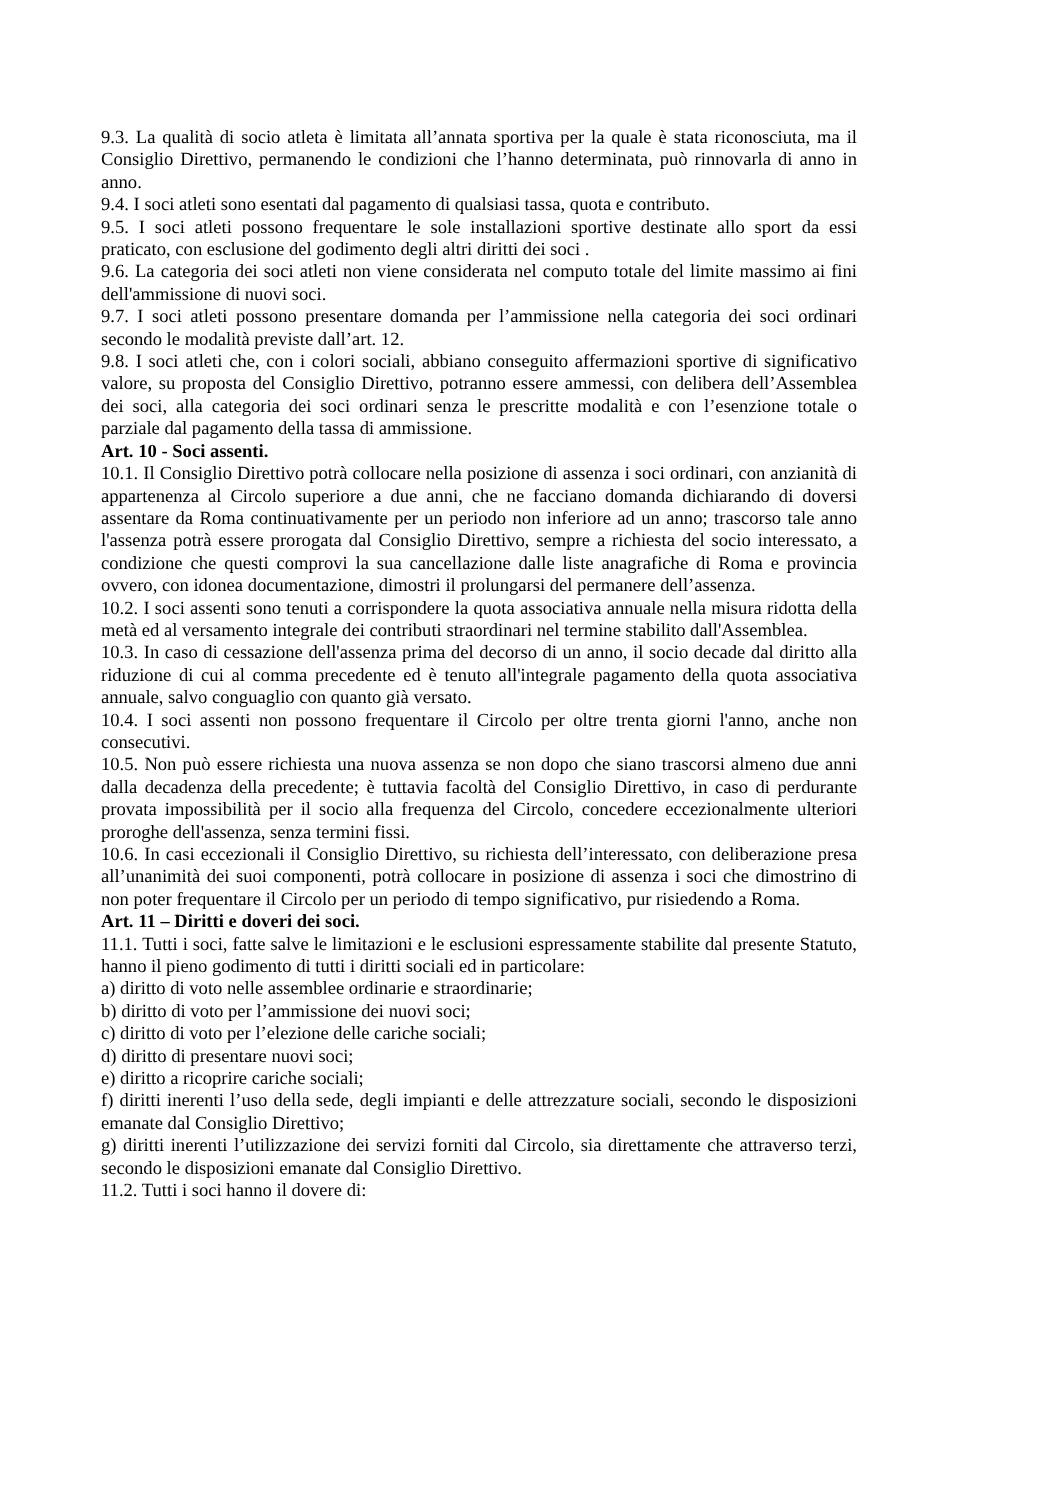9.3. La qualità di socio atleta è limitata all’annata sportiva per la quale è stata riconosciuta, ma il Consiglio Direttivo, permanendo le condizioni che l’hanno determinata, può rinnovarla di anno in anno.
9.4. I soci atleti sono esentati dal pagamento di qualsiasi tassa, quota e contributo.
9.5. I soci atleti possono frequentare le sole installazioni sportive destinate allo sport da essi praticato, con esclusione del godimento degli altri diritti dei soci .
9.6. La categoria dei soci atleti non viene considerata nel computo totale del limite massimo ai fini dell'ammissione di nuovi soci.
9.7. I soci atleti possono presentare domanda per l’ammissione nella categoria dei soci ordinari secondo le modalità previste dall’art. 12.
9.8. I soci atleti che, con i colori sociali, abbiano conseguito affermazioni sportive di significativo valore, su proposta del Consiglio Direttivo, potranno essere ammessi, con delibera dell’Assemblea dei soci, alla categoria dei soci ordinari senza le prescritte modalità e con l’esenzione totale o parziale dal pagamento della tassa di ammissione.
Art. 10 - Soci assenti.
10.1. Il Consiglio Direttivo potrà collocare nella posizione di assenza i soci ordinari, con anzianità di appartenenza al Circolo superiore a due anni, che ne facciano domanda dichiarando di doversi assentare da Roma continuativamente per un periodo non inferiore ad un anno; trascorso tale anno l'assenza potrà essere prorogata dal Consiglio Direttivo, sempre a richiesta del socio interessato, a condizione che questi comprovi la sua cancellazione dalle liste anagrafiche di Roma e provincia ovvero, con idonea documentazione, dimostri il prolungarsi del permanere dell’assenza.
10.2. I soci assenti sono tenuti a corrispondere la quota associativa annuale nella misura ridotta della metà ed al versamento integrale dei contributi straordinari nel termine stabilito dall'Assemblea.
10.3. In caso di cessazione dell'assenza prima del decorso di un anno, il socio decade dal diritto alla riduzione di cui al comma precedente ed è tenuto all'integrale pagamento della quota associativa annuale, salvo conguaglio con quanto già versato.
10.4. I soci assenti non possono frequentare il Circolo per oltre trenta giorni l'anno, anche non consecutivi.
10.5. Non può essere richiesta una nuova assenza se non dopo che siano trascorsi almeno due anni dalla decadenza della precedente; è tuttavia facoltà del Consiglio Direttivo, in caso di perdurante provata impossibilità per il socio alla frequenza del Circolo, concedere eccezionalmente ulteriori proroghe dell'assenza, senza termini fissi.
10.6. In casi eccezionali il Consiglio Direttivo, su richiesta dell’interessato, con deliberazione presa all’unanimità dei suoi componenti, potrà collocare in posizione di assenza i soci che dimostrino di non poter frequentare il Circolo per un periodo di tempo significativo, pur risiedendo a Roma.
Art. 11 – Diritti e doveri dei soci.
11.1. Tutti i soci, fatte salve le limitazioni e le esclusioni espressamente stabilite dal presente Statuto, hanno il pieno godimento di tutti i diritti sociali ed in particolare:
a) diritto di voto nelle assemblee ordinarie e straordinarie;
b) diritto di voto per l’ammissione dei nuovi soci;
c) diritto di voto per l’elezione delle cariche sociali;
d) diritto di presentare nuovi soci;
e) diritto a ricoprire cariche sociali;
f) diritti inerenti l’uso della sede, degli impianti e delle attrezzature sociali, secondo le disposizioni emanate dal Consiglio Direttivo;
g) diritti inerenti l’utilizzazione dei servizi forniti dal Circolo, sia direttamente che attraverso terzi, secondo le disposizioni emanate dal Consiglio Direttivo.
11.2. Tutti i soci hanno il dovere di: